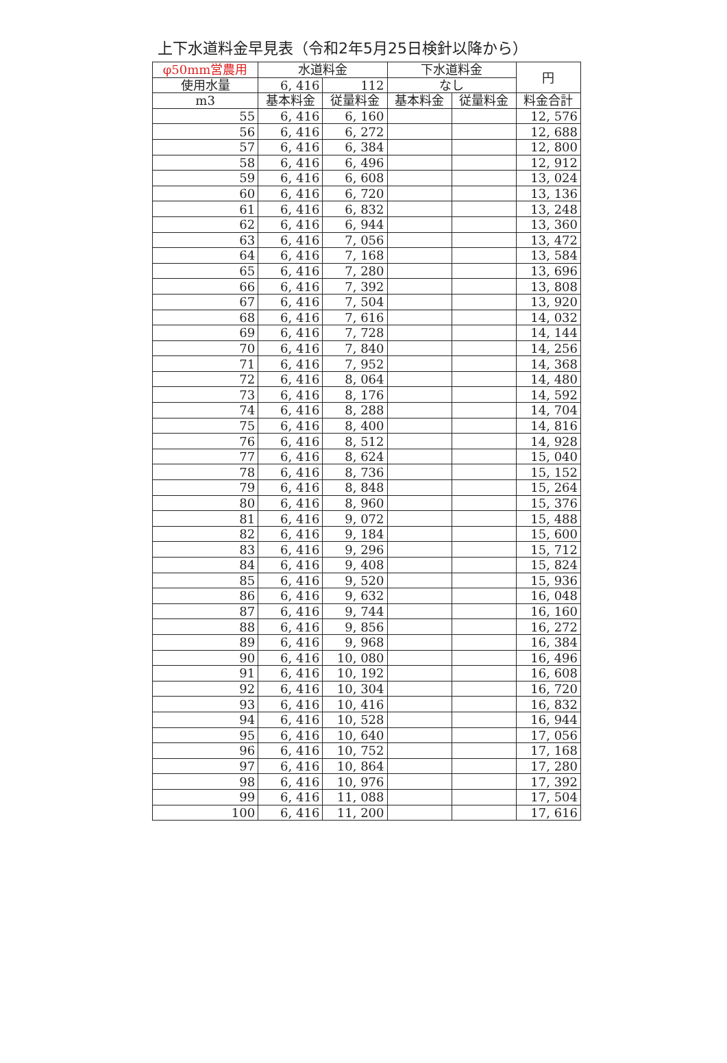上下水道料金早見表（令和2年5月25日検針以降から）
| φ50mm営農用 | 水道料金 | | 下水道料金 | | 円 |
| --- | --- | --- | --- | --- | --- |
| 使用水量 | 6, 416 | 112 | なし | | |
| m3 | 基本料金 | 従量料金 | 基本料金 | 従量料金 | 料金合計 |
| 55 | 6, 416 | 6, 160 | | | 12, 576 |
| 56 | 6, 416 | 6, 272 | | | 12, 688 |
| 57 | 6, 416 | 6, 384 | | | 12, 800 |
| 58 | 6, 416 | 6, 496 | | | 12, 912 |
| 59 | 6, 416 | 6, 608 | | | 13, 024 |
| 60 | 6, 416 | 6, 720 | | | 13, 136 |
| 61 | 6, 416 | 6, 832 | | | 13, 248 |
| 62 | 6, 416 | 6, 944 | | | 13, 360 |
| 63 | 6, 416 | 7, 056 | | | 13, 472 |
| 64 | 6, 416 | 7, 168 | | | 13, 584 |
| 65 | 6, 416 | 7, 280 | | | 13, 696 |
| 66 | 6, 416 | 7, 392 | | | 13, 808 |
| 67 | 6, 416 | 7, 504 | | | 13, 920 |
| 68 | 6, 416 | 7, 616 | | | 14, 032 |
| 69 | 6, 416 | 7, 728 | | | 14, 144 |
| 70 | 6, 416 | 7, 840 | | | 14, 256 |
| 71 | 6, 416 | 7, 952 | | | 14, 368 |
| 72 | 6, 416 | 8, 064 | | | 14, 480 |
| 73 | 6, 416 | 8, 176 | | | 14, 592 |
| 74 | 6, 416 | 8, 288 | | | 14, 704 |
| 75 | 6, 416 | 8, 400 | | | 14, 816 |
| 76 | 6, 416 | 8, 512 | | | 14, 928 |
| 77 | 6, 416 | 8, 624 | | | 15, 040 |
| 78 | 6, 416 | 8, 736 | | | 15, 152 |
| 79 | 6, 416 | 8, 848 | | | 15, 264 |
| 80 | 6, 416 | 8, 960 | | | 15, 376 |
| 81 | 6, 416 | 9, 072 | | | 15, 488 |
| 82 | 6, 416 | 9, 184 | | | 15, 600 |
| 83 | 6, 416 | 9, 296 | | | 15, 712 |
| 84 | 6, 416 | 9, 408 | | | 15, 824 |
| 85 | 6, 416 | 9, 520 | | | 15, 936 |
| 86 | 6, 416 | 9, 632 | | | 16, 048 |
| 87 | 6, 416 | 9, 744 | | | 16, 160 |
| 88 | 6, 416 | 9, 856 | | | 16, 272 |
| 89 | 6, 416 | 9, 968 | | | 16, 384 |
| 90 | 6, 416 | 10, 080 | | | 16, 496 |
| 91 | 6, 416 | 10, 192 | | | 16, 608 |
| 92 | 6, 416 | 10, 304 | | | 16, 720 |
| 93 | 6, 416 | 10, 416 | | | 16, 832 |
| 94 | 6, 416 | 10, 528 | | | 16, 944 |
| 95 | 6, 416 | 10, 640 | | | 17, 056 |
| 96 | 6, 416 | 10, 752 | | | 17, 168 |
| 97 | 6, 416 | 10, 864 | | | 17, 280 |
| 98 | 6, 416 | 10, 976 | | | 17, 392 |
| 99 | 6, 416 | 11, 088 | | | 17, 504 |
| 100 | 6, 416 | 11, 200 | | | 17, 616 |